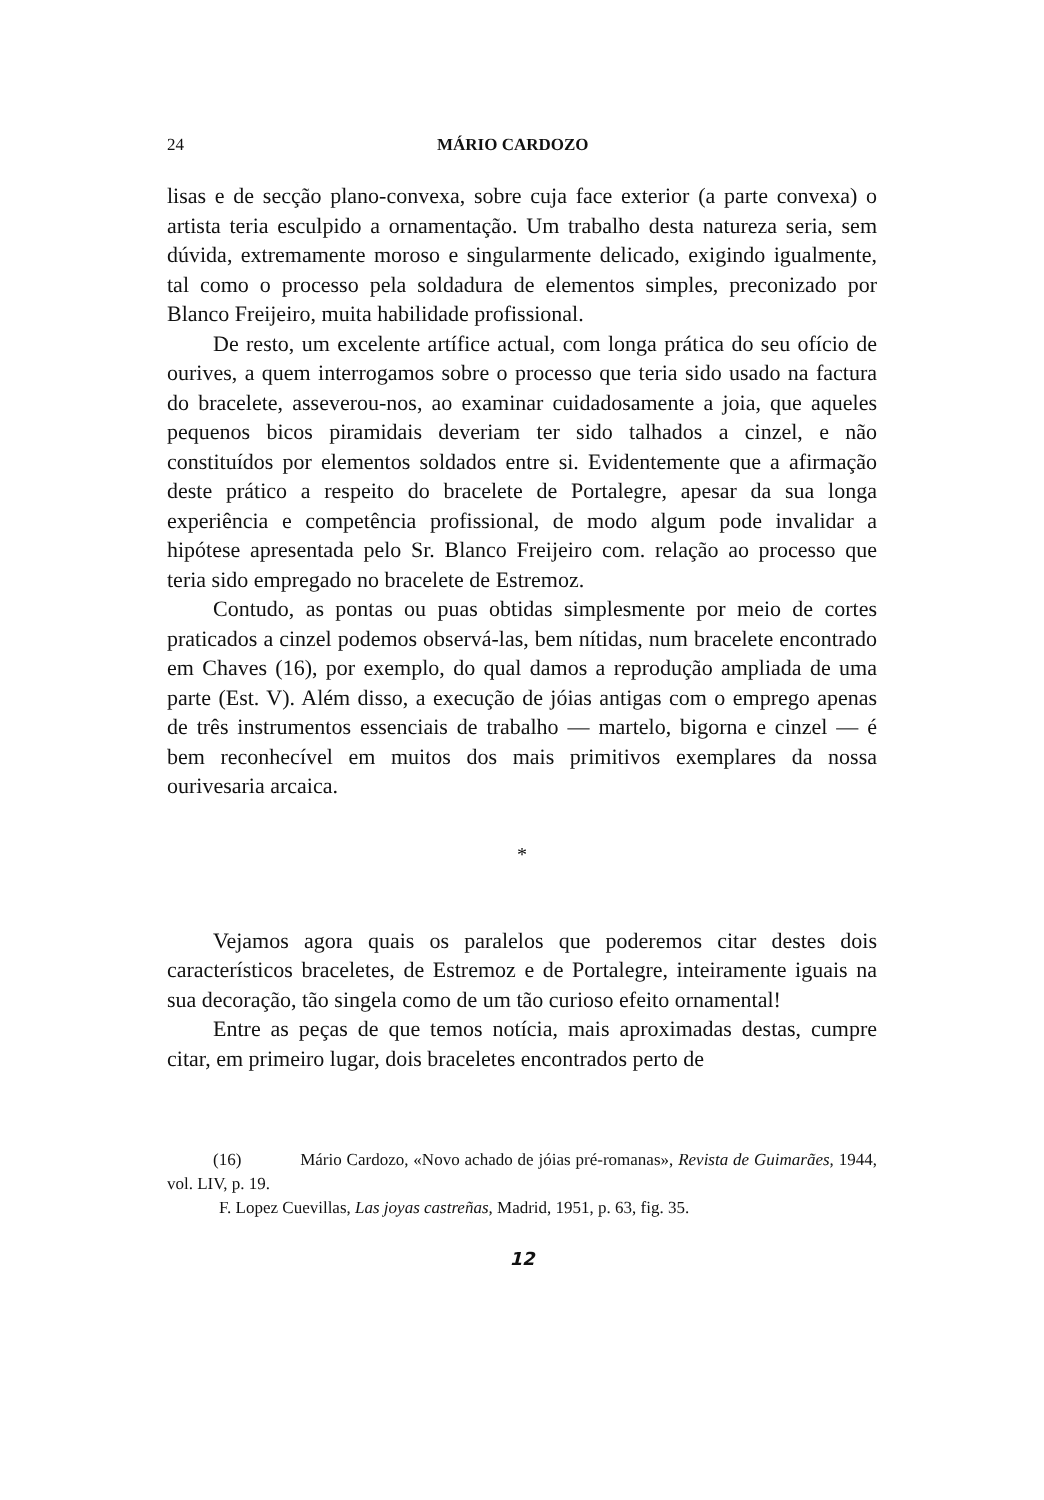24 MÁRIO CARDOZO
lisas e de secção plano-convexa, sobre cuja face exterior (a parte convexa) o artista teria esculpido a ornamentação. Um trabalho desta natureza seria, sem dúvida, extremamente moroso e singularmente delicado, exigindo igualmente, tal como o processo pela soldadura de elementos simples, preconizado por Blanco Freijeiro, muita habilidade profissional.
De resto, um excelente artífice actual, com longa prática do seu ofício de ourives, a quem interrogamos sobre o processo que teria sido usado na factura do bracelete, asseverou-nos, ao examinar cuidadosamente a joia, que aqueles pequenos bicos piramidais deveriam ter sido talhados a cinzel, e não constituídos por elementos soldados entre si. Evidentemente que a afirmação deste prático a respeito do bracelete de Portalegre, apesar da sua longa experiência e competência profissional, de modo algum pode invalidar a hipótese apresentada pelo Sr. Blanco Freijeiro com. relação ao processo que teria sido empregado no bracelete de Estremoz.
Contudo, as pontas ou puas obtidas simplesmente por meio de cortes praticados a cinzel podemos observá-las, bem nítidas, num bracelete encontrado em Chaves (16), por exemplo, do qual damos a reprodução ampliada de uma parte (Est. V). Além disso, a execução de jóias antigas com o emprego apenas de três instrumentos essenciais de trabalho — martelo, bigorna e cinzel — é bem reconhecível em muitos dos mais primitivos exemplares da nossa ourivesaria arcaica.
*
Vejamos agora quais os paralelos que poderemos citar destes dois característicos braceletes, de Estremoz e de Portalegre, inteiramente iguais na sua decoração, tão singela como de um tão curioso efeito ornamental!
Entre as peças de que temos notícia, mais aproximadas destas, cumpre citar, em primeiro lugar, dois braceletes encontrados perto de
(16) Mário Cardozo, «Novo achado de jóias pré-romanas», Revista de Guimarães, 1944, vol. LIV, p. 19.
F. Lopez Cuevillas, Las joyas castreñas, Madrid, 1951, p. 63, fig. 35.
12